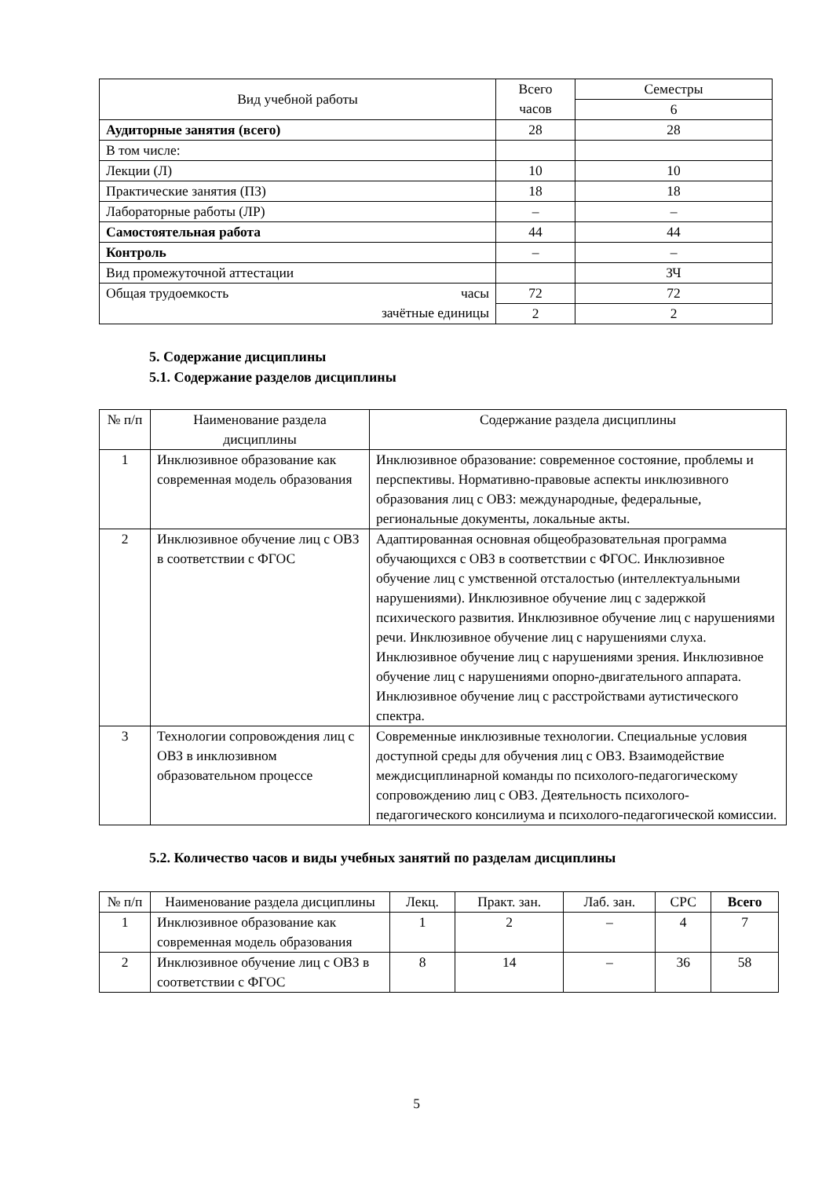| Вид учебной работы | Всего часов | Семестры |
| | | 6 |
| Аудиторные занятия (всего) | 28 | 28 |
| В том числе: | | |
| Лекции (Л) | 10 | 10 |
| Практические занятия (ПЗ) | 18 | 18 |
| Лабораторные работы (ЛР) | – | – |
| Самостоятельная работа | 44 | 44 |
| Контроль | – | – |
| Вид промежуточной аттестации | | ЗЧ |
| Общая трудоемкость часы зачётные единицы | 72 | 72 |
| | 2 | 2 |
5. Содержание дисциплины
5.1. Содержание разделов дисциплины
| № п/п | Наименование раздела дисциплины | Содержание раздела дисциплины |
| 1 | Инклюзивное образование как современная модель образования | Инклюзивное образование: современное состояние, проблемы и перспективы. Нормативно-правовые аспекты инклюзивного образования лиц с ОВЗ: международные, федеральные, региональные документы, локальные акты. |
| 2 | Инклюзивное обучение лиц с ОВЗ в соответствии с ФГОС | Адаптированная основная общеобразовательная программа обучающихся с ОВЗ в соответствии с ФГОС. Инклюзивное обучение лиц с умственной отсталостью (интеллектуальными нарушениями). Инклюзивное обучение лиц с задержкой психического развития. Инклюзивное обучение лиц с нарушениями речи. Инклюзивное обучение лиц с нарушениями слуха. Инклюзивное обучение лиц с нарушениями зрения. Инклюзивное обучение лиц с нарушениями опорно-двигательного аппарата. Инклюзивное обучение лиц с расстройствами аутистического спектра. |
| 3 | Технологии сопровождения лиц с ОВЗ в инклюзивном образовательном процессе | Современные инклюзивные технологии. Специальные условия доступной среды для обучения лиц с ОВЗ. Взаимодействие междисциплинарной команды по психолого-педагогическому сопровождению лиц с ОВЗ. Деятельность психолого-педагогического консилиума и психолого-педагогической комиссии. |
5.2. Количество часов и виды учебных занятий по разделам дисциплины
| № п/п | Наименование раздела дисциплины | Лекц. | Практ. зан. | Лаб. зан. | СРС | Всего |
| 1 | Инклюзивное образование как современная модель образования | 1 | 2 | – | 4 | 7 |
| 2 | Инклюзивное обучение лиц с ОВЗ в соответствии с ФГОС | 8 | 14 | – | 36 | 58 |
5